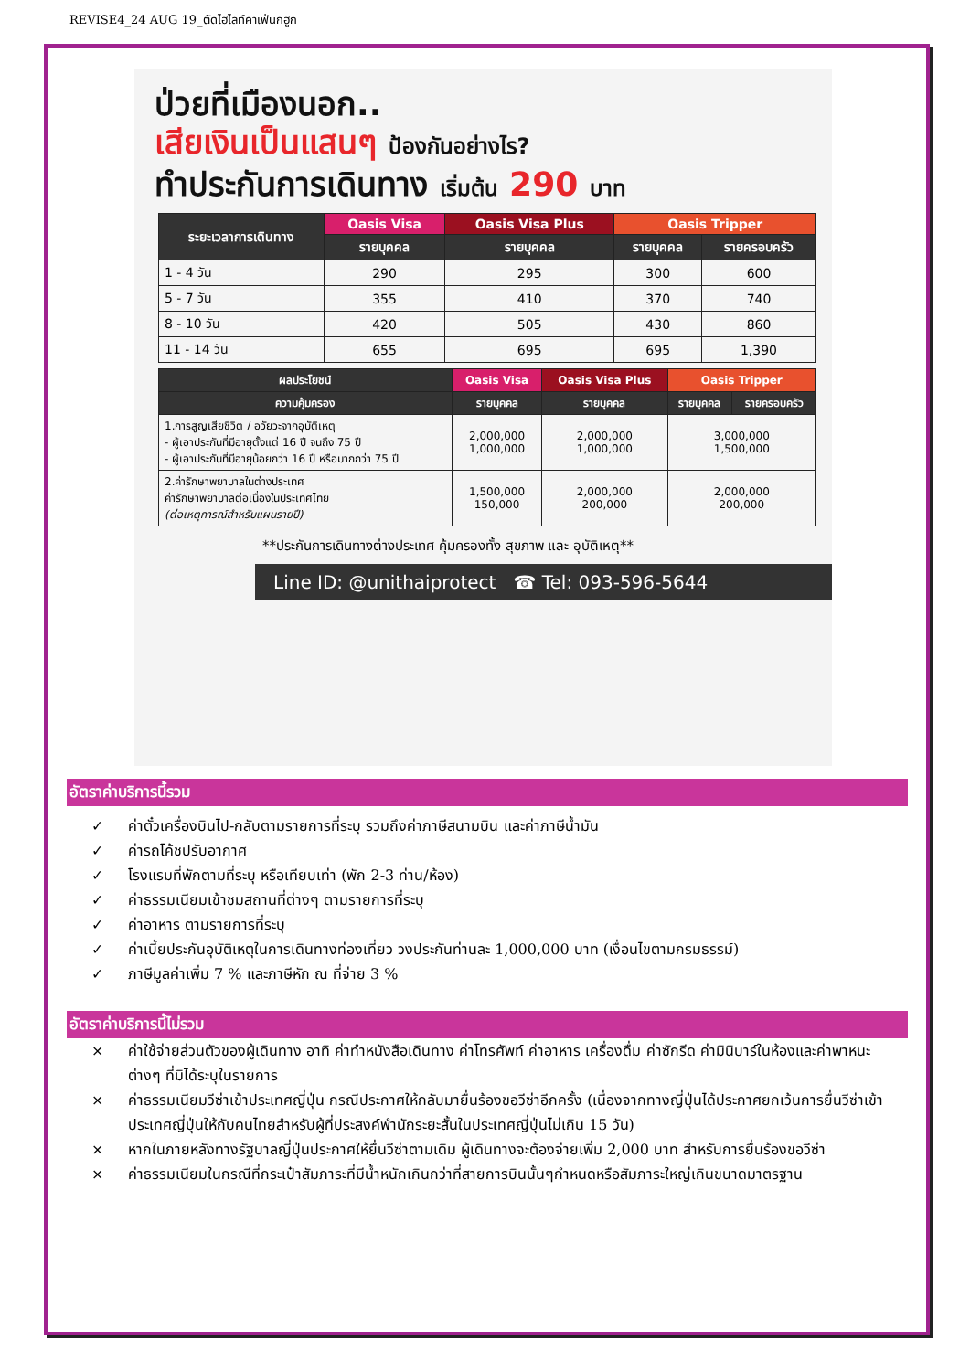REVISE4_24 AUG 19_ตัดไฮไลท์คาเฟ่นกฮูก
ป่วยที่เมืองนอก..
เสียเงินเป็นแสนๆ ป้องกันอย่างไร?
ทำประกันการเดินทาง เริ่มต้น 290 บาท
| ระยะเวลาการเดินทาง | Oasis Visa | Oasis Visa Plus | Oasis Tripper | |
| --- | --- | --- | --- | --- |
| | รายบุคคล | รายบุคคล | รายบุคคล | รายครอบครัว |
| 1 - 4 วัน | 290 | 295 | 300 | 600 |
| 5 - 7 วัน | 355 | 410 | 370 | 740 |
| 8 - 10 วัน | 420 | 505 | 430 | 860 |
| 11 - 14 วัน | 655 | 695 | 695 | 1,390 |
| ผลประโยชน์ | Oasis Visa | Oasis Visa Plus | Oasis Tripper | |
| --- | --- | --- | --- | --- |
| ความคุ้มครอง | รายบุคคล | รายบุคคล | รายบุคคล | รายครอบครัว |
| 1.การสูญเสียชีวิต / อวัยวะจากอุบัติเหตุ - ผู้เอาประกันที่มีอายุตั้งแต่ 16 ปี จนถึง 75 ปี - ผู้เอาประกันที่มีอายุน้อยกว่า 16 ปี หรือมากกว่า 75 ปี | 2,000,000 1,000,000 | 2,000,000 1,000,000 | 3,000,000 1,500,000 | |
| 2.ค่ารักษาพยาบาลในต่างประเทศ ค่ารักษาพยาบาลต่อเนื่องในประเทศไทย (ต่อเหตุการณ์สำหรับแผนรายปี) | 1,500,000 150,000 | 2,000,000 200,000 | 2,000,000 200,000 | |
**ประกันการเดินทางต่างประเทศ คุ้มครองทั้ง สุขภาพ และ อุบัติเหตุ**
Line ID: @unithaiprotect ☎ Tel: 093-596-5644
อัตราค่าบริการนี้รวม
✓ ค่าตั๋วเครื่องบินไป-กลับตามรายการที่ระบุ รวมถึงค่าภาษีสนามบิน และค่าภาษีน้ำมัน
✓ ค่ารถโค้ชปรับอากาศ
✓ โรงแรมที่พักตามที่ระบุ หรือเทียบเท่า (พัก 2-3 ท่าน/ห้อง)
✓ ค่าธรรมเนียมเข้าชมสถานที่ต่างๆ ตามรายการที่ระบุ
✓ ค่าอาหาร ตามรายการที่ระบุ
✓ ค่าเบี้ยประกันอุบัติเหตุในการเดินทางท่องเที่ยว วงประกันท่านละ 1,000,000 บาท (เงื่อนไขตามกรมธรรม์)
✓ ภาษีมูลค่าเพิ่ม 7 % และภาษีหัก ณ ที่จ่าย 3 %
อัตราค่าบริการนี้ไม่รวม
× ค่าใช้จ่ายส่วนตัวของผู้เดินทาง อาทิ ค่าทำหนังสือเดินทาง ค่าโทรศัพท์ ค่าอาหาร เครื่องดื่ม ค่าซักรีด ค่ามินิบาร์ในห้องและค่าพาหนะต่างๆ ที่มิได้ระบุในรายการ
× ค่าธรรมเนียมวีซ่าเข้าประเทศญี่ปุ่น กรณีประกาศให้กลับมายื่นร้องขอวีซ่าอีกครั้ง (เนื่องจากทางญี่ปุ่นได้ประกาศยกเว้นการยื่นวีซ่าเข้าประเทศญี่ปุ่นให้กับคนไทยสำหรับผู้ที่ประสงค์พำนักระยะสั้นในประเทศญี่ปุ่นไม่เกิน 15 วัน)
× หากในภายหลังทางรัฐบาลญี่ปุ่นประกาศให้ยื่นวีซ่าตามเดิม ผู้เดินทางจะต้องจ่ายเพิ่ม 2,000 บาท สำหรับการยื่นร้องขอวีซ่า
× ค่าธรรมเนียมในกรณีที่กระเป๋าสัมภาระที่มีน้ำหนักเกินกว่าที่สายการบินนั้นๆกำหนดหรือสัมภาระใหญ่เกินขนาดมาตรฐาน